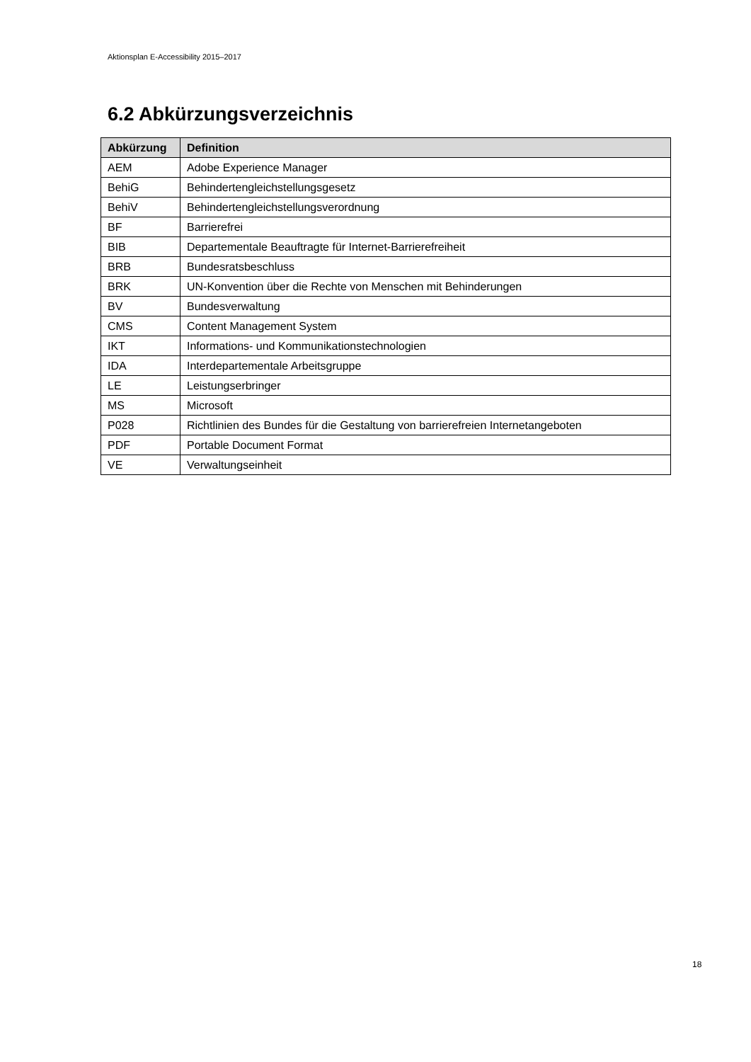Aktionsplan E-Accessibility 2015–2017
6.2 Abkürzungsverzeichnis
| Abkürzung | Definition |
| --- | --- |
| AEM | Adobe Experience Manager |
| BehiG | Behindertengleichstellungsgesetz |
| BehiV | Behindertengleichstellungsverordnung |
| BF | Barrierefrei |
| BIB | Departementale Beauftragte für Internet-Barrierefreiheit |
| BRB | Bundesratsbeschluss |
| BRK | UN-Konvention über die Rechte von Menschen mit Behinderungen |
| BV | Bundesverwaltung |
| CMS | Content Management System |
| IKT | Informations- und Kommunikationstechnologien |
| IDA | Interdepartementale Arbeitsgruppe |
| LE | Leistungserbringer |
| MS | Microsoft |
| P028 | Richtlinien des Bundes für die Gestaltung von barrierefreien Internetangeboten |
| PDF | Portable Document Format |
| VE | Verwaltungseinheit |
18